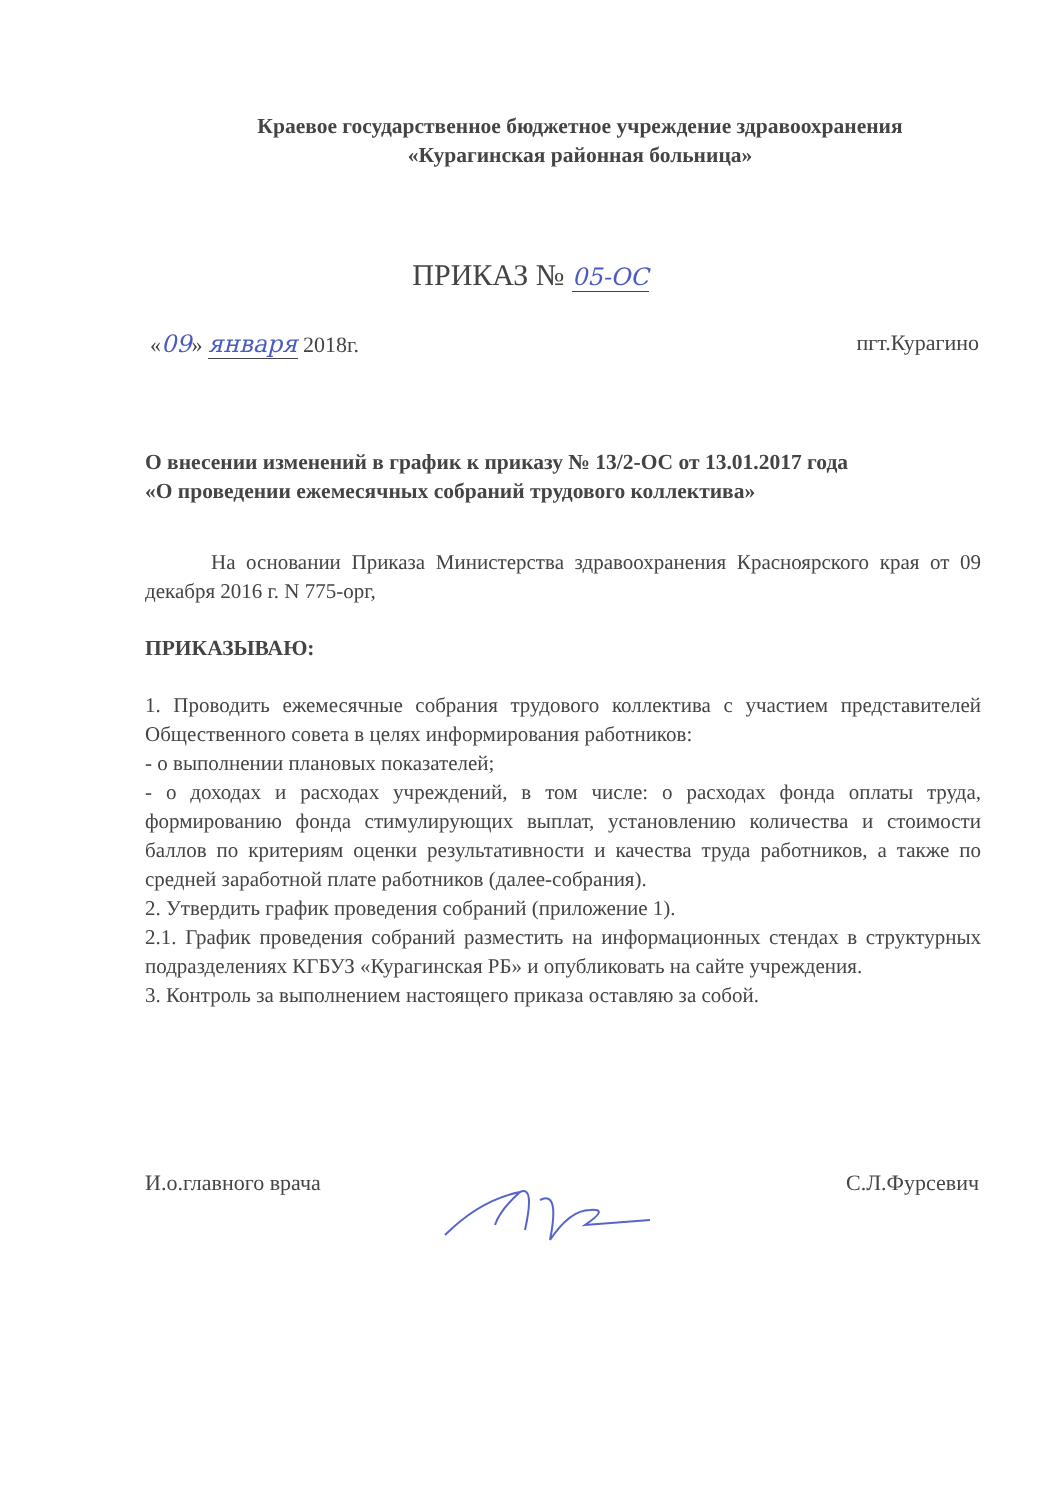Краевое государственное бюджетное учреждение здравоохранения
«Курагинская районная больница»
ПРИКАЗ № 05-ОС
«09» января 2018г. пгт.Курагино
О внесении изменений в график к приказу № 13/2-ОС от 13.01.2017 года
«О проведении ежемесячных собраний трудового коллектива»
На основании Приказа Министерства здравоохранения Красноярского края от 09 декабря 2016 г. N 775-орг,
ПРИКАЗЫВАЮ:
1. Проводить ежемесячные собрания трудового коллектива с участием представителей Общественного совета в целях информирования работников:
- о выполнении плановых показателей;
- о доходах и расходах учреждений, в том числе: о расходах фонда оплаты труда, формированию фонда стимулирующих выплат, установлению количества и стоимости баллов по критериям оценки результативности и качества труда работников, а также по средней заработной плате работников (далее-собрания).
2. Утвердить график проведения собраний (приложение 1).
2.1. График проведения собраний разместить на информационных стендах в структурных подразделениях КГБУЗ «Курагинская РБ» и опубликовать на сайте учреждения.
3. Контроль за выполнением настоящего приказа оставляю за собой.
И.о.главного врача С.Л.Фурсевич